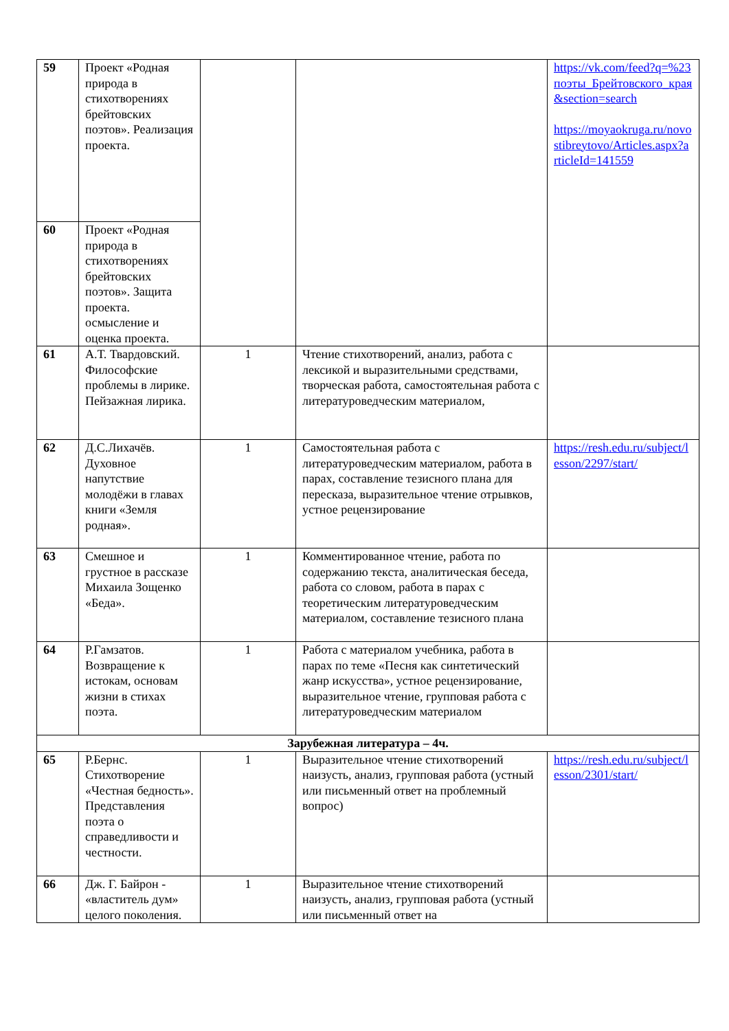| 59 | Проект «Родная природа в стихотворениях брейтовских поэтов». Реализация проекта. | | | https://vk.com/feed?q=%23поэты_Брейтовского_края&section=search https://moyaokruga.ru/novostibreytovo/Articles.aspx?articleId=141559 |
| 60 | Проект «Родная природа в стихотворениях брейтовских поэтов». Защита проекта. осмысление и оценка проекта. | | | |
| 61 | А.Т. Твардовский. Философские проблемы в лирике. Пейзажная лирика. | 1 | Чтение стихотворений, анализ, работа с лексикой и выразительными средствами, творческая работа, самостоятельная работа с литературоведческим материалом, | |
| 62 | Д.С.Лихачёв. Духовное напутствие молодёжи в главах книги «Земля родная». | 1 | Самостоятельная работа с литературоведческим материалом, работа в парах, составление тезисного плана для пересказа, выразительное чтение отрывков, устное рецензирование | https://resh.edu.ru/subject/lesson/2297/start/ |
| 63 | Смешное и грустное в рассказе Михаила Зощенко «Беда». | 1 | Комментированное чтение, работа по содержанию текста, аналитическая беседа, работа со словом, работа в парах с теоретическим литературоведческим материалом, составление тезисного плана | |
| 64 | Р.Гамзатов. Возвращение к истокам, основам жизни в стихах поэта. | 1 | Работа с материалом учебника, работа в парах по теме «Песня как синтетический жанр искусства», устное рецензирование, выразительное чтение, групповая работа с литературоведческим материалом | |
| Зарубежная литература – 4ч. | | | | |
| 65 | Р.Бернс. Стихотворение «Честная бедность». Представления поэта о справедливости и честности. | 1 | Выразительное чтение стихотворений наизусть, анализ, групповая работа (устный или письменный ответ на проблемный вопрос) | https://resh.edu.ru/subject/lesson/2301/start/ |
| 66 | Дж. Г. Байрон - «властитель дум» целого поколения. | 1 | Выразительное чтение стихотворений наизусть, анализ, групповая работа (устный или письменный ответ на | |